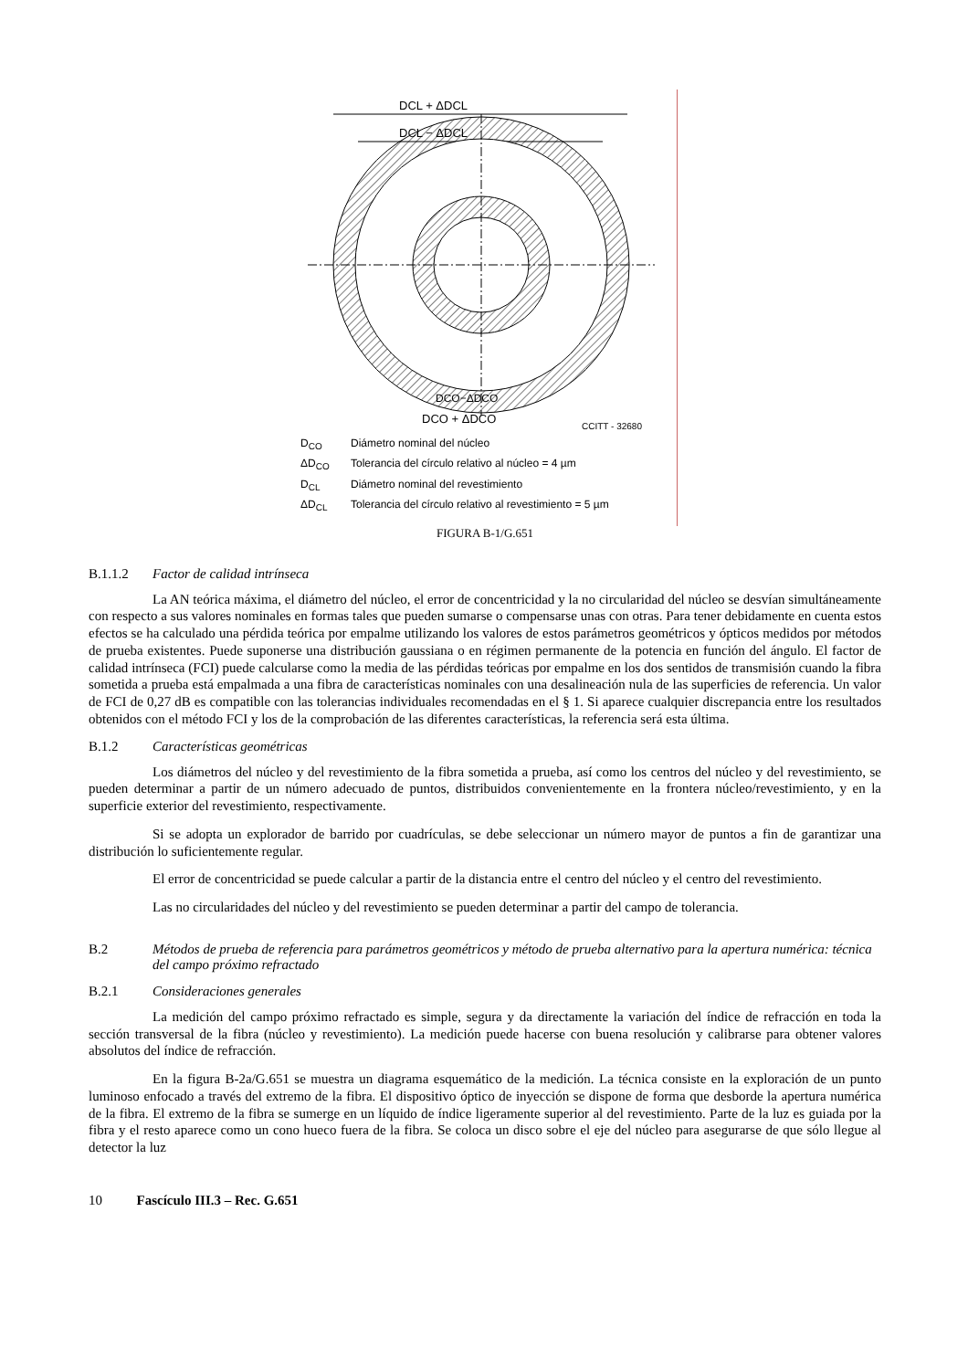DCL + ΔDCL
DCL − ΔDCL
DCO−ΔDCO
DCO + ΔDCO
CCITT - 32680
D<sub>CO</sub>
Diámetro nominal del núcleo
ΔD<sub>CO</sub>
Tolerancia del círculo relativo al núcleo = 4 µm
D<sub>CL</sub>
Diámetro nominal del revestimiento
ΔD<sub>CL</sub>
Tolerancia del círculo relativo al revestimiento = 5 µm
FIGURA B-1/G.651
B.1.1.2 Factor de calidad intrínseca
La AN teórica máxima, el diámetro del núcleo, el error de concentricidad y la no circularidad del núcleo se desvían simultáneamente con respecto a sus valores nominales en formas tales que pueden sumarse o compensarse unas con otras. Para tener debidamente en cuenta estos efectos se ha calculado una pérdida teórica por empalme utilizando los valores de estos parámetros geométricos y ópticos medidos por métodos de prueba existentes. Puede suponerse una distribución gaussiana o en régimen permanente de la potencia en función del ángulo. El factor de calidad intrínseca (FCI) puede calcularse como la media de las pérdidas teóricas por empalme en los dos sentidos de transmisión cuando la fibra sometida a prueba está empalmada a una fibra de características nominales con una desalineación nula de las superficies de referencia. Un valor de FCI de 0,27 dB es compatible con las tolerancias individuales recomendadas en el § 1. Si aparece cualquier discrepancia entre los resultados obtenidos con el método FCI y los de la comprobación de las diferentes características, la referencia será esta última.
B.1.2 Características geométricas
Los diámetros del núcleo y del revestimiento de la fibra sometida a prueba, así como los centros del núcleo y del revestimiento, se pueden determinar a partir de un número adecuado de puntos, distribuidos convenientemente en la frontera núcleo/revestimiento, y en la superficie exterior del revestimiento, respectivamente.
Si se adopta un explorador de barrido por cuadrículas, se debe seleccionar un número mayor de puntos a fin de garantizar una distribución lo suficientemente regular.
El error de concentricidad se puede calcular a partir de la distancia entre el centro del núcleo y el centro del revestimiento.
Las no circularidades del núcleo y del revestimiento se pueden determinar a partir del campo de tolerancia.
B.2 Métodos de prueba de referencia para parámetros geométricos y método de prueba alternativo para la apertura numérica: técnica del campo próximo refractado
B.2.1 Consideraciones generales
La medición del campo próximo refractado es simple, segura y da directamente la variación del índice de refracción en toda la sección transversal de la fibra (núcleo y revestimiento). La medición puede hacerse con buena resolución y calibrarse para obtener valores absolutos del índice de refracción.
En la figura B-2a/G.651 se muestra un diagrama esquemático de la medición. La técnica consiste en la exploración de un punto luminoso enfocado a través del extremo de la fibra. El dispositivo óptico de inyección se dispone de forma que desborde la apertura numérica de la fibra. El extremo de la fibra se sumerge en un líquido de índice ligeramente superior al del revestimiento. Parte de la luz es guiada por la fibra y el resto aparece como un cono hueco fuera de la fibra. Se coloca un disco sobre el eje del núcleo para asegurarse de que sólo llegue al detector la luz
10 Fascículo III.3 – Rec. G.651